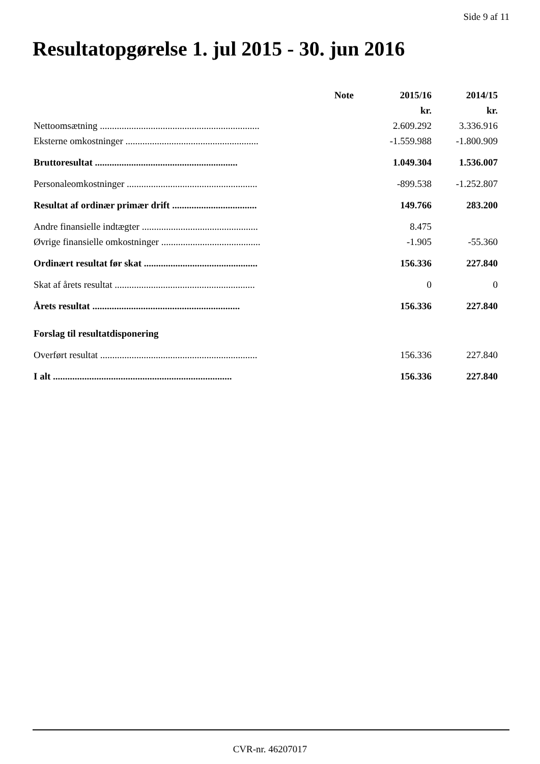Side 9 af 11
Resultatopgørelse 1. jul 2015 - 30. jun 2016
| | Note | 2015/16 | 2014/15 |
| --- | --- | --- | --- |
| | | kr. | kr. |
| Nettoomsætning .................................................................. | | 2.609.292 | 3.336.916 |
| Eksterne omkostninger ....................................................... | | -1.559.988 | -1.800.909 |
| Bruttoresultat ........................................................... | | 1.049.304 | 1.536.007 |
| Personaleomkostninger ...................................................... | | -899.538 | -1.252.807 |
| Resultat af ordinær primær drift ................................... | | 149.766 | 283.200 |
| Andre finansielle indtægter ................................................ | | 8.475 | |
| Øvrige finansielle omkostninger ......................................... | | -1.905 | -55.360 |
| Ordinært resultat før skat ............................................... | | 156.336 | 227.840 |
| Skat af årets resultat .......................................................... | | 0 | 0 |
| Årets resultat ............................................................. | | 156.336 | 227.840 |
| Forslag til resultatdisponering | | | |
| Overført resultat ................................................................. | | 156.336 | 227.840 |
| I alt .......................................................................... | | 156.336 | 227.840 |
CVR-nr. 46207017